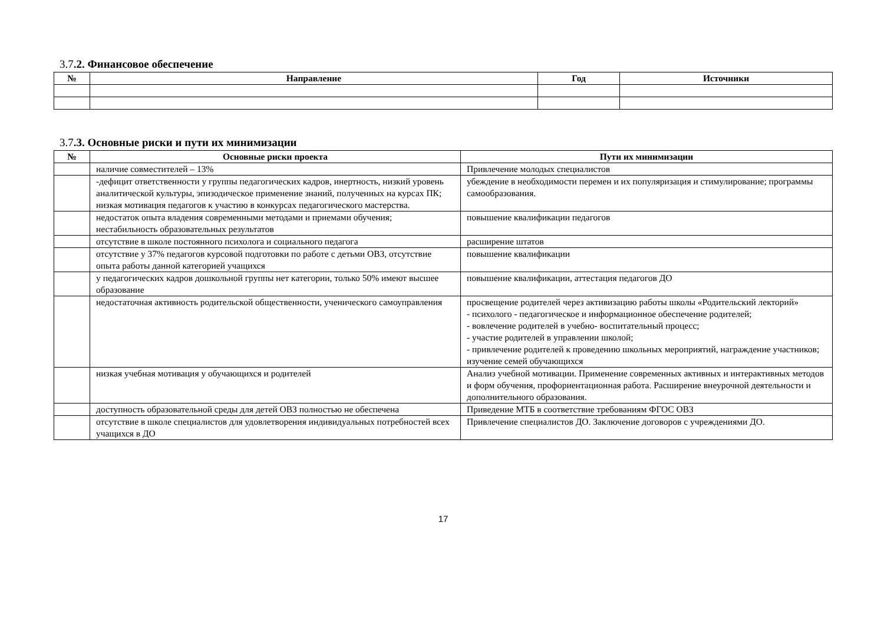3.7.2. Финансовое обеспечение
| № | Направление | Год | Источники |
| --- | --- | --- | --- |
3.7.3. Основные риски и пути их минимизации
| № | Основные риски проекта | Пути их минимизации |
| --- | --- | --- |
| | наличие совместителей – 13% | Привлечение молодых специалистов |
| | -дефицит ответственности у группы педагогических кадров, инертность, низкий уровень аналитической культуры, эпизодическое применение знаний, полученных на курсах ПК; низкая мотивация педагогов к участию в конкурсах педагогического мастерства. | убеждение в необходимости перемен и их популяризация и стимулирование; программы самообразования. |
| | недостаток опыта владения современными методами и приемами обучения; нестабильность образовательных результатов | повышение квалификации педагогов |
| | отсутствие в школе постоянного психолога и социального педагога | расширение штатов |
| | отсутствие у 37% педагогов курсовой подготовки по работе с детьми ОВЗ, отсутствие опыта работы данной категорией учащихся | повышение квалификации |
| | у педагогических кадров дошкольной группы нет категории, только 50% имеют высшее образование | повышение квалификации, аттестация педагогов ДО |
| | недостаточная активность родительской общественности, ученического самоуправления | просвещение родителей через активизацию работы школы «Родительский лекторий» - психолого - педагогическое и информационное обеспечение родителей; - вовлечение родителей в учебно- воспитательный процесс; - участие родителей в управлении школой; - привлечение родителей к проведению школьных мероприятий, награждение участников; изучение семей обучающихся |
| | низкая учебная мотивация у обучающихся и родителей | Анализ учебной мотивации. Применение современных активных и интерактивных методов и форм обучения, профориентационная работа. Расширение внеурочной деятельности и дополнительного образования. |
| | доступность образовательной среды для детей ОВЗ полностью не обеспечена | Приведение МТБ в соответствие требованиям ФГОС ОВЗ |
| | отсутствие в школе специалистов для удовлетворения индивидуальных потребностей всех учащихся в ДО | Привлечение специалистов ДО. Заключение договоров с учреждениями ДО. |
17